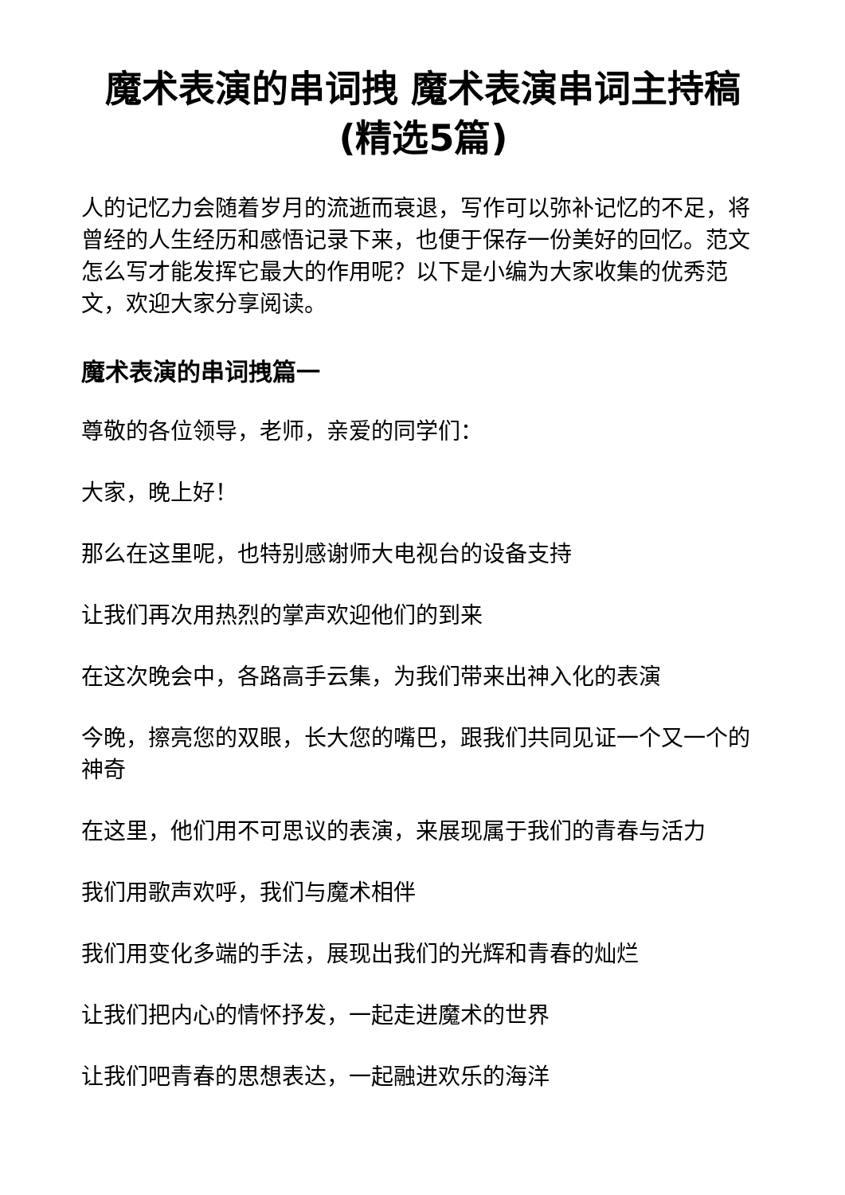魔术表演的串词拽 魔术表演串词主持稿(精选5篇)
人的记忆力会随着岁月的流逝而衰退，写作可以弥补记忆的不足，将曾经的人生经历和感悟记录下来，也便于保存一份美好的回忆。范文怎么写才能发挥它最大的作用呢？以下是小编为大家收集的优秀范文，欢迎大家分享阅读。
魔术表演的串词拽篇一
尊敬的各位领导，老师，亲爱的同学们：
大家，晚上好！
那么在这里呢，也特别感谢师大电视台的设备支持
让我们再次用热烈的掌声欢迎他们的到来
在这次晚会中，各路高手云集，为我们带来出神入化的表演
今晚，擦亮您的双眼，长大您的嘴巴，跟我们共同见证一个又一个的神奇
在这里，他们用不可思议的表演，来展现属于我们的青春与活力
我们用歌声欢呼，我们与魔术相伴
我们用变化多端的手法，展现出我们的光辉和青春的灿烂
让我们把内心的情怀抒发，一起走进魔术的世界
让我们吧青春的思想表达，一起融进欢乐的海洋